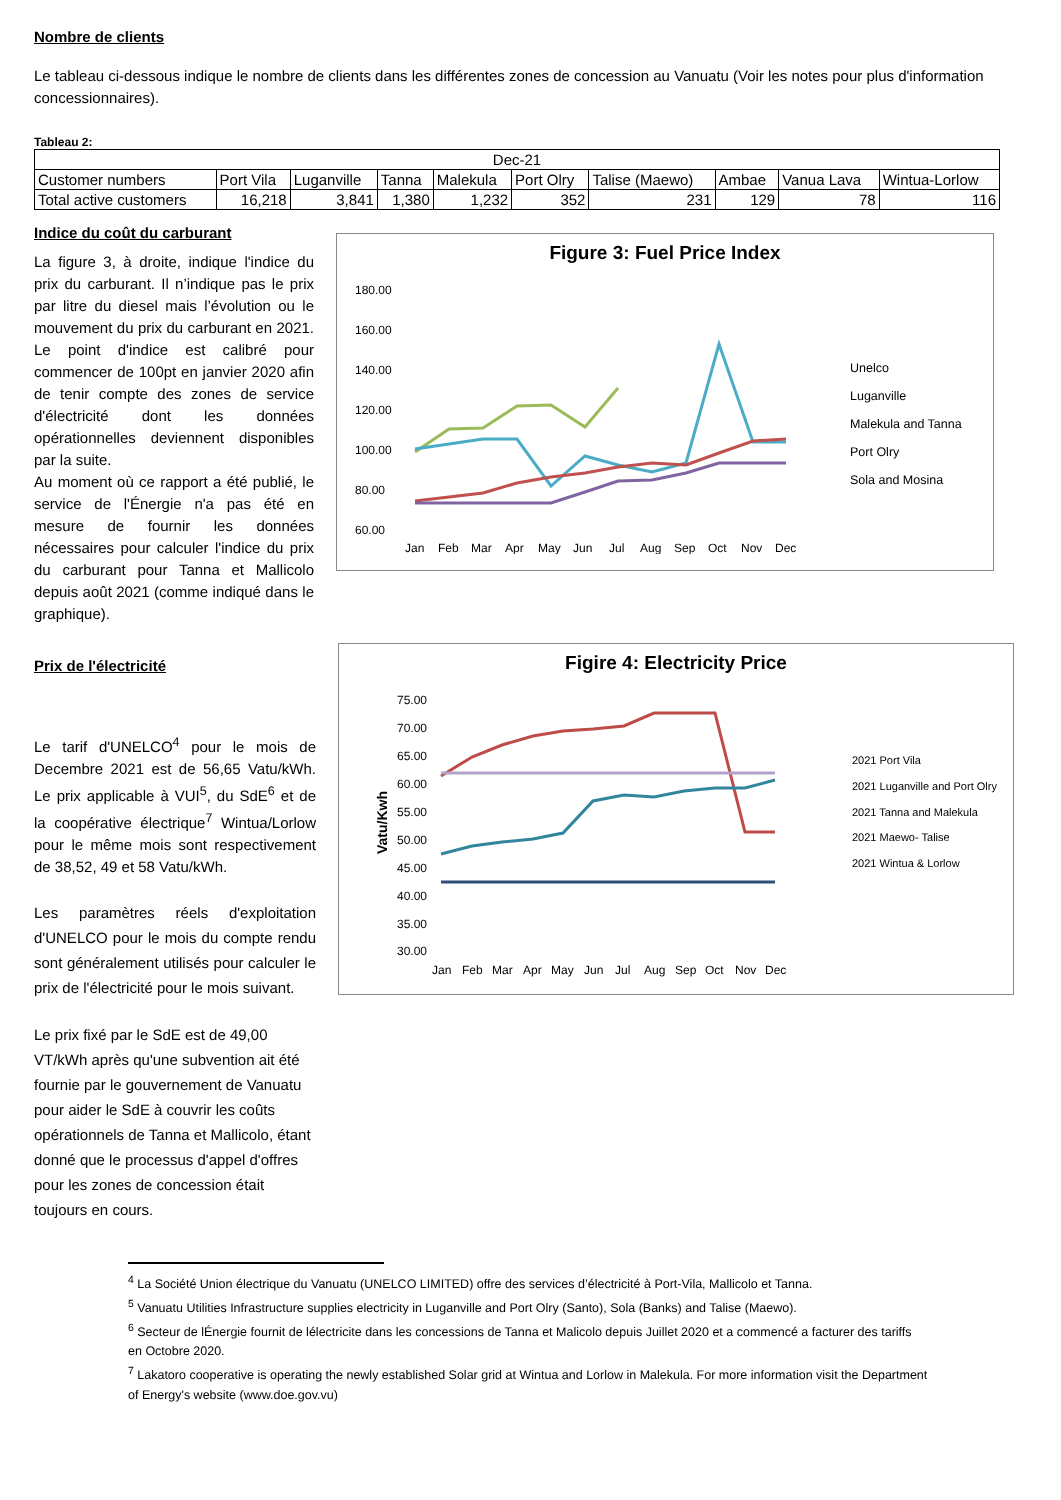Nombre de clients
Le tableau ci-dessous indique le nombre de clients dans les différentes zones de concession au Vanuatu (Voir les notes pour plus d'information concessionnaires).
Tableau 2:
| Dec-21 | | | | | | | | | |
| Customer numbers | Port Vila | Luganville | Tanna | Malekula | Port Olry | Talise (Maewo) | Ambae | Vanua Lava | Wintua-Lorlow |
| Total active customers | 16,218 | 3,841 | 1,380 | 1,232 | 352 | 231 | 129 | 78 | 116 |
Indice du coût du carburant
La figure 3, à droite, indique l'indice du prix du carburant. Il n’indique pas le prix par litre du diesel mais l’évolution ou le mouvement du prix du carburant en 2021. Le point d'indice est calibré pour commencer de 100pt en janvier 2020 afin de tenir compte des zones de service d'électricité dont les données opérationnelles deviennent disponibles par la suite.
Au moment où ce rapport a été publié, le service de l'Énergie n'a pas été en mesure de fournir les données nécessaires pour calculer l'indice du prix du carburant pour Tanna et Mallicolo depuis août 2021 (comme indiqué dans le graphique).
Figure 3: Fuel Price Index
180.00
160.00
140.00
120.00
100.00
80.00
60.00
Jan
Feb
Mar
Apr
May
Jun
Jul
Aug
Sep
Oct
Nov
Dec
Unelco
Luganville
Malekula and Tanna
Port Olry
Sola and Mosina
Prix de l'électricité
Le tarif d'UNELCO<sup>4</sup> pour le mois de Decembre 2021 est de 56,65 Vatu/kWh. Le prix applicable à VUI<sup>5</sup>, du SdE<sup>6</sup> et de la coopérative électrique<sup>7</sup> Wintua/Lorlow pour le même mois sont respectivement de 38,52, 49 et 58 Vatu/kWh.
Les paramètres réels d'exploitation d'UNELCO pour le mois du compte rendu sont généralement utilisés pour calculer le prix de l'électricité pour le mois suivant.
Le prix fixé par le SdE est de 49,00 VT/kWh après qu'une subvention ait été fournie par le gouvernement de Vanuatu pour aider le SdE à couvrir les coûts opérationnels de Tanna et Mallicolo, étant donné que le processus d'appel d'offres pour les zones de concession était toujours en cours.
Figire 4: Electricity Price
Vatu/Kwh
75.00
70.00
65.00
60.00
55.00
50.00
45.00
40.00
35.00
30.00
Jan
Feb
Mar
Apr
May
Jun
Jul
Aug
Sep
Oct
Nov
Dec
2021 Port Vila
2021 Luganville and Port Olry
2021 Tanna and Malekula
2021 Maewo- Talise
2021 Wintua & Lorlow
<sup>4</sup> La Société Union électrique du Vanuatu (UNELCO LIMITED) offre des services d’électricité à Port-Vila, Mallicolo et Tanna.
<sup>5</sup> Vanuatu Utilities Infrastructure supplies electricity in Luganville and Port Olry (Santo), Sola (Banks) and Talise (Maewo).
<sup>6</sup> Secteur de lÉnergie fournit de lélectricite dans les concessions de Tanna et Malicolo depuis Juillet 2020 et a commencé a facturer des tariffs en Octobre 2020.
<sup>7</sup> Lakatoro cooperative is operating the newly established Solar grid at Wintua and Lorlow in Malekula. For more information visit the Department of Energy's website (www.doe.gov.vu)